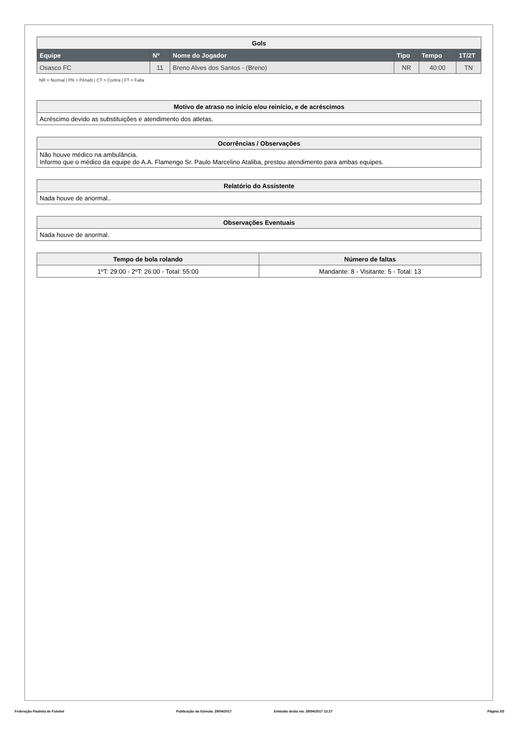| Gols | | | | | |
| Equipe | Nº | Nome do Jogador | Tipo | Tempo | 1T/2T |
| Osasco FC | 11 | Breno Alves dos Santos - (Breno) | NR | 40:00 | TN |
NR = Normal | PN = Pênalti | CT = Contra | FT = Falta
| Motivo de atraso no início e/ou reinício, e de acréscimos |
| Acréscimo devido as substituições e atendimento dos atletas. |
| Ocorrências / Observações |
| Não houve médico na ambulância. Informo que o médico da equipe do A.A. Flamengo Sr. Paulo Marcelino Ataliba, prestou atendimento para ambas equipes. |
| Relatório do Assistente |
| Nada houve de anormal.. |
| Observações Eventuais |
| Nada houve de anormal. |
| Tempo de bola rolando | Número de faltas |
| 1ºT: 29:00 - 2ºT: 26:00 - Total: 55:00 | Mandante: 8 - Visitante: 5 - Total: 13 |
Federação Paulista de Futebol Publicação da Súmula: 29/04/2017 Emissão desta via: 29/04/2017 13:27 Página 3/3